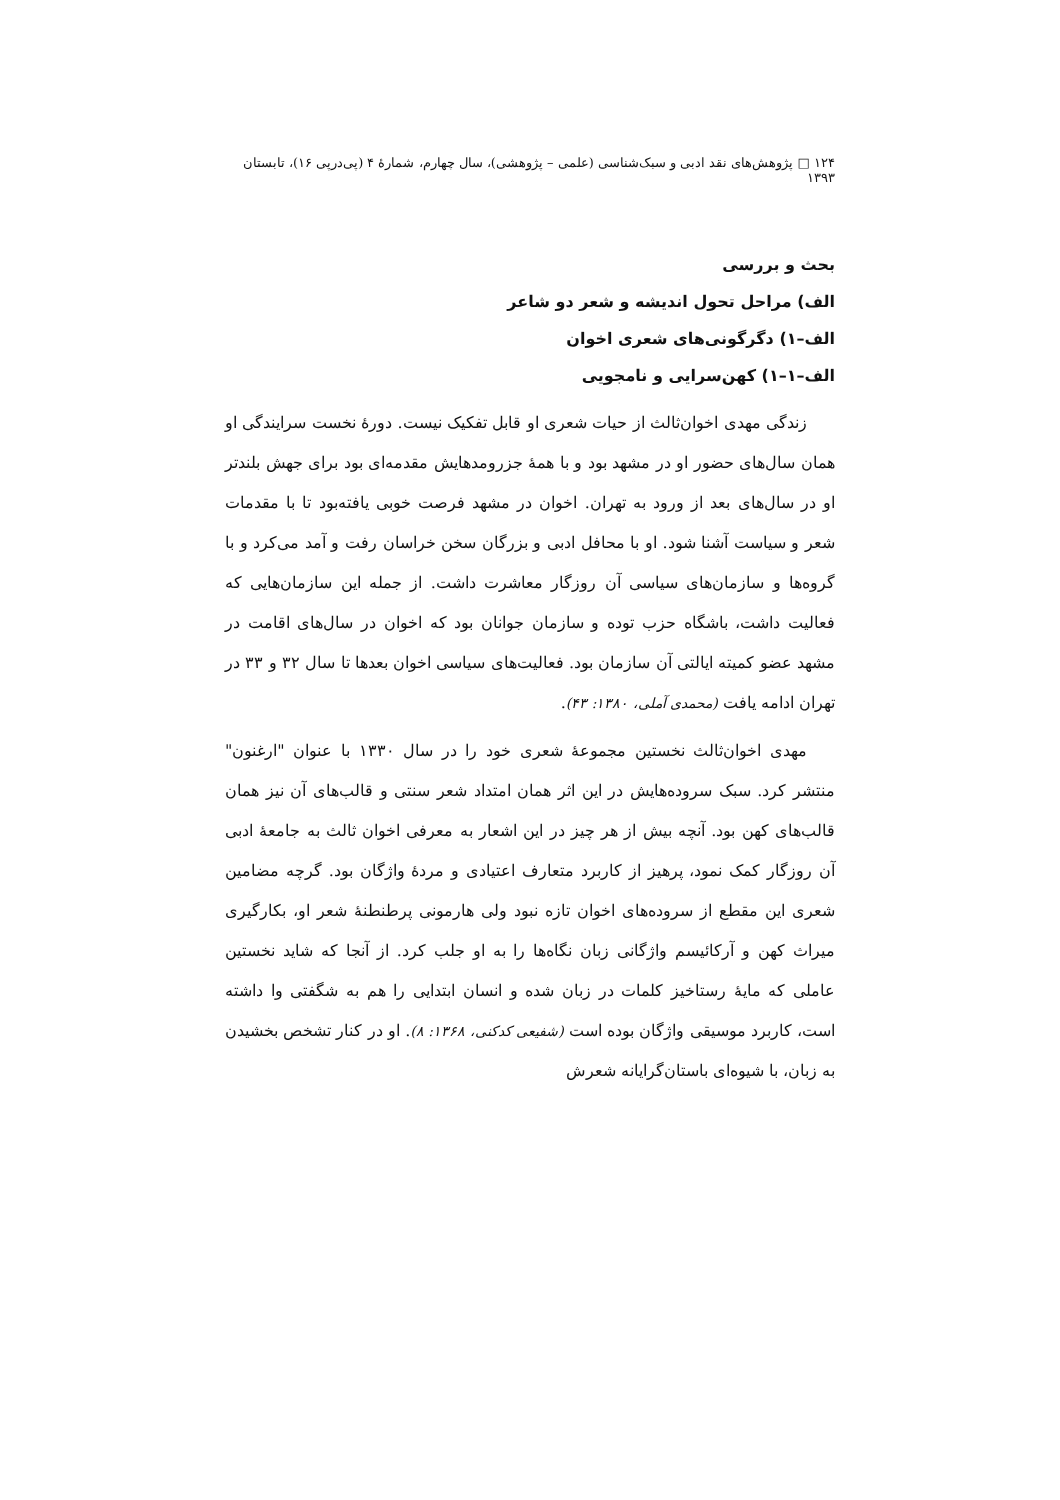۱۲۴ □ پژوهش‌های نقد ادبی و سبک‌شناسی (علمی – پژوهشی)، سال چهارم، شمارهٔ ۴ (پی‌درپی ۱۶)، تابستان ۱۳۹۳
بحث و بررسی
الف) مراحل تحول اندیشه و شعر دو شاعر
الف–۱) دگرگونی‌های شعری اخوان
الف–۱–۱) کهن‌سرایی و نامجویی
زندگی مهدی اخوان‌ثالث از حیات شعری او قابل تفکیک نیست. دورهٔ نخست سرایندگی او همان سال‌های حضور او در مشهد بود و با همهٔ جزرومدهایش مقدمه‌ای بود برای جهش بلندتر او در سال‌های بعد از ورود به تهران. اخوان در مشهد فرصت خوبی یافته‌بود تا با مقدمات شعر و سیاست آشنا شود. او با محافل ادبی و بزرگان سخن خراسان رفت و آمد می‌کرد و با گروه‌ها و سازمان‌های سیاسی آن روزگار معاشرت داشت. از جمله این سازمان‌هایی که فعالیت داشت، باشگاه حزب توده و سازمان جوانان بود که اخوان در سال‌های اقامت در مشهد عضو کمیته ایالتی آن سازمان بود. فعالیت‌های سیاسی اخوان بعدها تا سال ۳۲ و ۳۳ در تهران ادامه یافت (محمدی آملی، ۱۳۸۰: ۴۳).
مهدی اخوان‌ثالث نخستین مجموعهٔ شعری خود را در سال ۱۳۳۰ با عنوان "ارغنون" منتشر کرد. سبک سروده‌هایش در این اثر همان امتداد شعر سنتی و قالب‌های آن نیز همان قالب‌های کهن بود. آنچه بیش از هر چیز در این اشعار به معرفی اخوان ثالث به جامعهٔ ادبی آن روزگار کمک نمود، پرهیز از کاربرد متعارف اعتیادی و مردهٔ واژگان بود. گرچه مضامین شعری این مقطع از سروده‌های اخوان تازه نبود ولی هارمونی پرطنطنهٔ شعر او، بکارگیری میراث کهن و آرکائیسم واژگانی زبان نگاه‌ها را به او جلب کرد. از آنجا که شاید نخستین عاملی که مایهٔ رستاخیز کلمات در زبان شده و انسان ابتدایی را هم به شگفتی وا داشته است، کاربرد موسیقی واژگان بوده است (شفیعی کدکنی، ۱۳۶۸: ۸). او در کنار تشخص بخشیدن به زبان، با شیوه‌ای باستان‌گرایانه شعرش